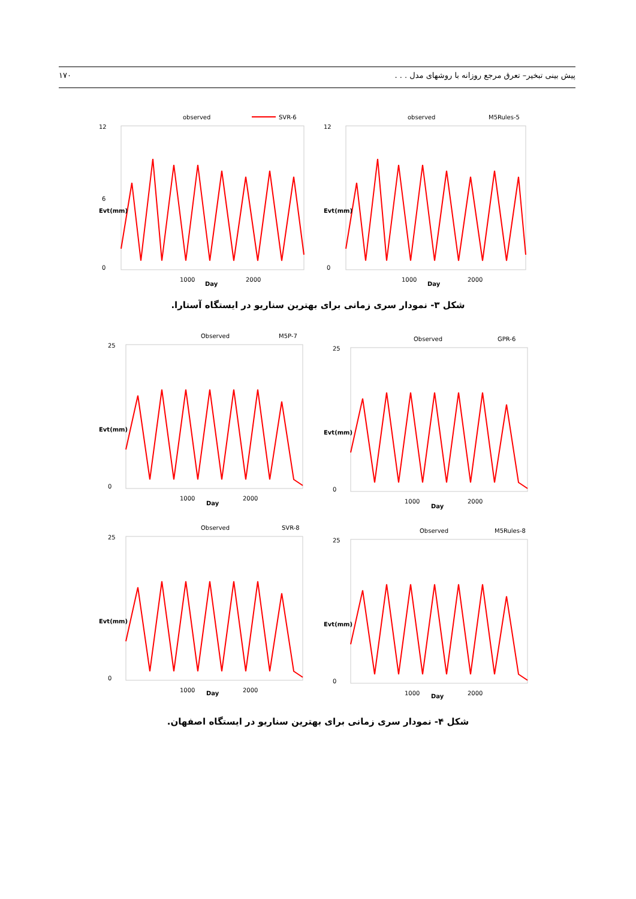پیش بینی تبخیر– تعرق مرجع روزانه با روشهای مدل . . . ۱۷۰
observed
SVR-6
12
6
0
1000
2000
Day
Evt(mm)
observed
M5Rules-5
12
0
1000
2000
Day
Evt(mm)
شکل ۳- نمودار سری زمانی برای بهترین سناریو در ایستگاه آستارا.
Observed
M5P-7
25
0
1000
2000
Day
Evt(mm)
Observed
GPR-6
25
0
1000
2000
Day
Evt(mm)
Observed
SVR-8
25
0
1000
2000
Day
Evt(mm)
Observed
M5Rules-8
25
0
1000
2000
Day
Evt(mm)
شکل ۴- نمودار سری زمانی برای بهترین سناریو در ایستگاه اصفهان.